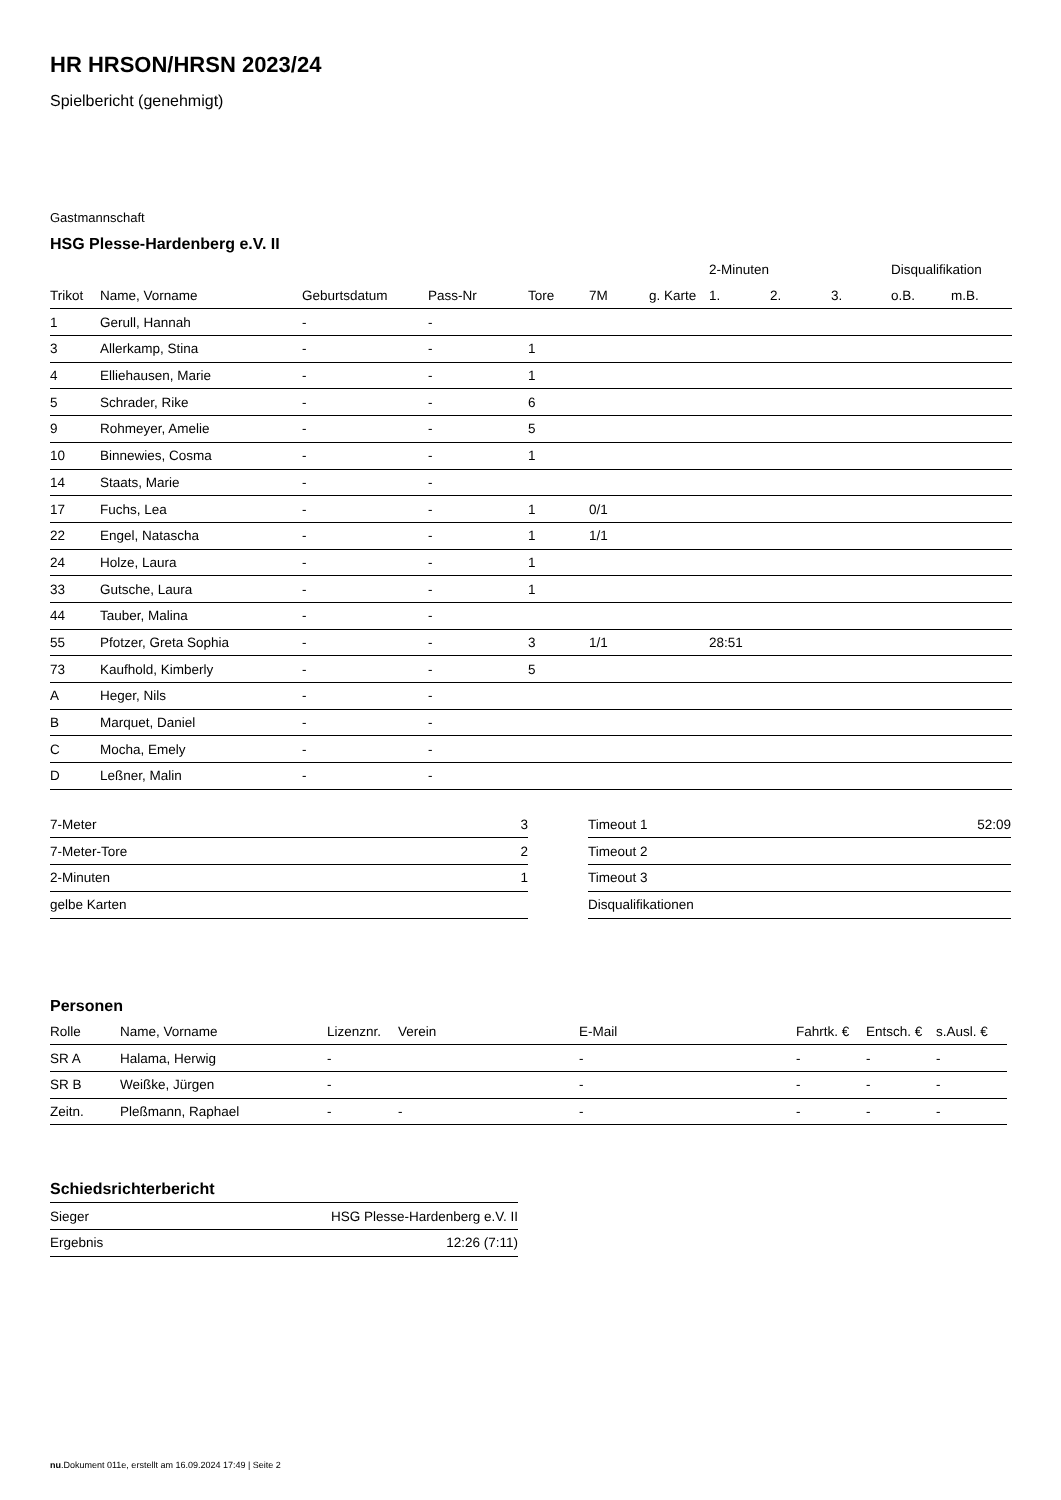HR HRSON/HRSN 2023/24
Spielbericht (genehmigt)
Gastmannschaft
HSG Plesse-Hardenberg e.V. II
| | | | | | | | 2-Minuten | | | Disqualifikation | |
| --- | --- | --- | --- | --- | --- | --- | --- | --- | --- | --- | --- |
| Trikot | Name, Vorname | Geburtsdatum | Pass-Nr | Tore | 7M | g. Karte | 1. | 2. | 3. | o.B. | m.B. |
| 1 | Gerull, Hannah | - | - | | | | | | | | |
| 3 | Allerkamp, Stina | - | - | 1 | | | | | | | |
| 4 | Elliehausen, Marie | - | - | 1 | | | | | | | |
| 5 | Schrader, Rike | - | - | 6 | | | | | | | |
| 9 | Rohmeyer, Amelie | - | - | 5 | | | | | | | |
| 10 | Binnewies, Cosma | - | - | 1 | | | | | | | |
| 14 | Staats, Marie | - | - | | | | | | | | |
| 17 | Fuchs, Lea | - | - | 1 | 0/1 | | | | | | |
| 22 | Engel, Natascha | - | - | 1 | 1/1 | | | | | | |
| 24 | Holze, Laura | - | - | 1 | | | | | | | |
| 33 | Gutsche, Laura | - | - | 1 | | | | | | | |
| 44 | Tauber, Malina | - | - | | | | | | | | |
| 55 | Pfotzer, Greta Sophia | - | - | 3 | 1/1 | | 28:51 | | | | |
| 73 | Kaufhold, Kimberly | - | - | 5 | | | | | | | |
| A | Heger, Nils | - | - | | | | | | | | |
| B | Marquet, Daniel | - | - | | | | | | | | |
| C | Mocha, Emely | - | - | | | | | | | | |
| D | Leßner, Malin | - | - | | | | | | | | |
| 7-Meter | 3 |
| 7-Meter-Tore | 2 |
| 2-Minuten | 1 |
| gelbe Karten | |
| Timeout 1 | 52:09 |
| Timeout 2 | |
| Timeout 3 | |
| Disqualifikationen | |
Personen
| Rolle | Name, Vorname | Lizenznr. | Verein | E-Mail | Fahrtk. € | Entsch. € | s.Ausl. € |
| --- | --- | --- | --- | --- | --- | --- | --- |
| SR A | Halama, Herwig | - | | - | - | - | - |
| SR B | Weißke, Jürgen | - | | - | - | - | - |
| Zeitn. | Pleßmann, Raphael | - | - | - | - | - | - |
Schiedsrichterbericht
| Sieger | HSG Plesse-Hardenberg e.V. II |
| Ergebnis | 12:26 (7:11) |
nu.Dokument 011e, erstellt am 16.09.2024 17:49 | Seite 2